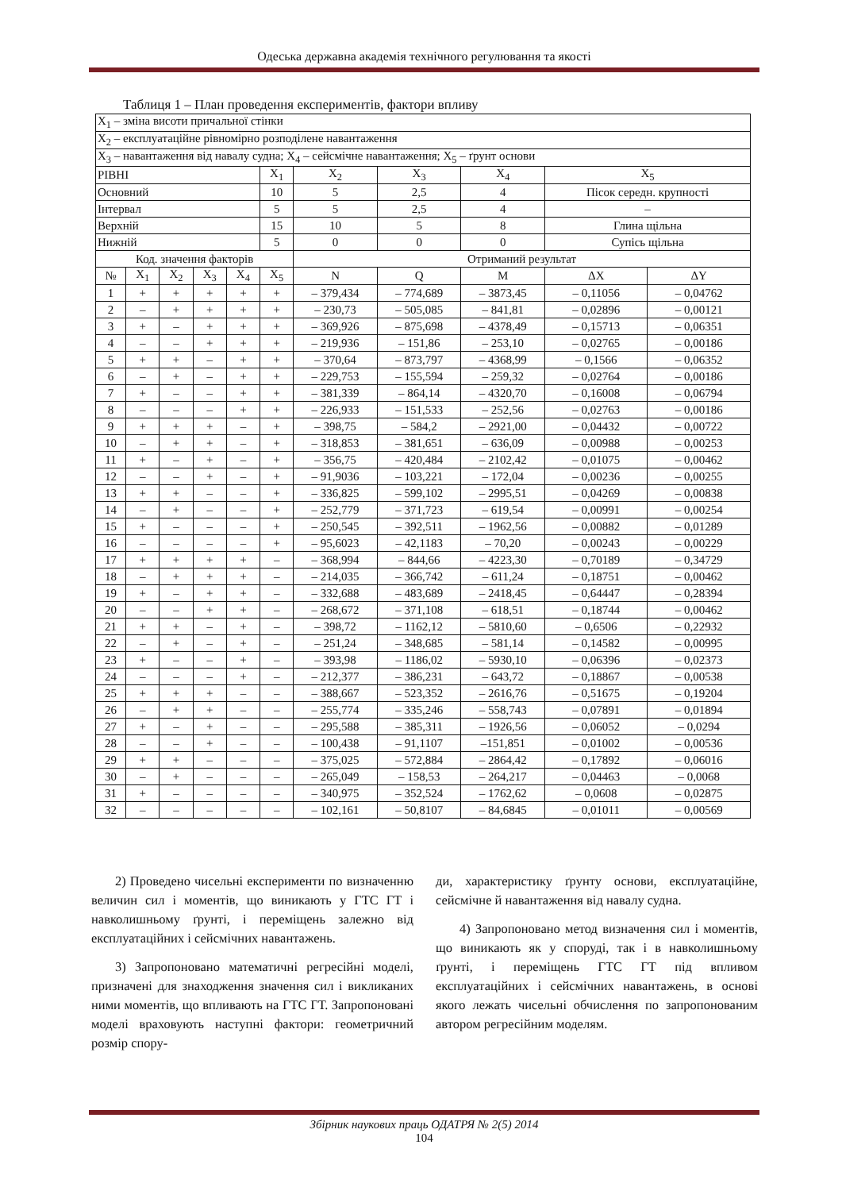Одеська державна академія технічного регулювання та якості
Таблиця 1 – План проведення експериментів, фактори впливу
| X<sub>1</sub> – зміна висоти причальної стінки | | | | | | | | | | |
| X<sub>2</sub> – експлуатаційне рівномірно розподілене навантаження | | | | | | | | | | |
| X<sub>3</sub> – навантаження від навалу судна; X<sub>4</sub> – сейсмічне навантаження; X<sub>5</sub> – ґрунт основи | | | | | | | | | | |
| РІВНІ | | | | | X<sub>1</sub> | X<sub>2</sub> | X<sub>3</sub> | X<sub>4</sub> | X<sub>5</sub> | |
| Основний | | | | | 10 | 5 | 2,5 | 4 | Пісок середн. крупності | |
| Інтервал | | | | | 5 | 5 | 2,5 | 4 | – | |
| Верхній | | | | | 15 | 10 | 5 | 8 | Глина щільна | |
| Нижній | | | | | 5 | 0 | 0 | 0 | Супісь щільна | |
| Код. значення факторів | | | | | | Отриманий результат | | | | |
| № | X<sub>1</sub> | X<sub>2</sub> | X<sub>3</sub> | X<sub>4</sub> | X<sub>5</sub> | N | Q | M | ΔX | ΔY |
| 1 | + | + | + | + | + | – 379,434 | – 774,689 | – 3873,45 | – 0,11056 | – 0,04762 |
| 2 | – | + | + | + | + | – 230,73 | – 505,085 | – 841,81 | – 0,02896 | – 0,00121 |
| 3 | + | – | + | + | + | – 369,926 | – 875,698 | – 4378,49 | – 0,15713 | – 0,06351 |
| 4 | – | – | + | + | + | – 219,936 | – 151,86 | – 253,10 | – 0,02765 | – 0,00186 |
| 5 | + | + | – | + | + | – 370,64 | – 873,797 | – 4368,99 | – 0,1566 | – 0,06352 |
| 6 | – | + | – | + | + | – 229,753 | – 155,594 | – 259,32 | – 0,02764 | – 0,00186 |
| 7 | + | – | – | + | + | – 381,339 | – 864,14 | – 4320,70 | – 0,16008 | – 0,06794 |
| 8 | – | – | – | + | + | – 226,933 | – 151,533 | – 252,56 | – 0,02763 | – 0,00186 |
| 9 | + | + | + | – | + | – 398,75 | – 584,2 | – 2921,00 | – 0,04432 | – 0,00722 |
| 10 | – | + | + | – | + | – 318,853 | – 381,651 | – 636,09 | – 0,00988 | – 0,00253 |
| 11 | + | – | + | – | + | – 356,75 | – 420,484 | – 2102,42 | – 0,01075 | – 0,00462 |
| 12 | – | – | + | – | + | – 91,9036 | – 103,221 | – 172,04 | – 0,00236 | – 0,00255 |
| 13 | + | + | – | – | + | – 336,825 | – 599,102 | – 2995,51 | – 0,04269 | – 0,00838 |
| 14 | – | + | – | – | + | – 252,779 | – 371,723 | – 619,54 | – 0,00991 | – 0,00254 |
| 15 | + | – | – | – | + | – 250,545 | – 392,511 | – 1962,56 | – 0,00882 | – 0,01289 |
| 16 | – | – | – | – | + | – 95,6023 | – 42,1183 | – 70,20 | – 0,00243 | – 0,00229 |
| 17 | + | + | + | + | – | – 368,994 | – 844,66 | – 4223,30 | – 0,70189 | – 0,34729 |
| 18 | – | + | + | + | – | – 214,035 | – 366,742 | – 611,24 | – 0,18751 | – 0,00462 |
| 19 | + | – | + | + | – | – 332,688 | – 483,689 | – 2418,45 | – 0,64447 | – 0,28394 |
| 20 | – | – | + | + | – | – 268,672 | – 371,108 | – 618,51 | – 0,18744 | – 0,00462 |
| 21 | + | + | – | + | – | – 398,72 | – 1162,12 | – 5810,60 | – 0,6506 | – 0,22932 |
| 22 | – | + | – | + | – | – 251,24 | – 348,685 | – 581,14 | – 0,14582 | – 0,00995 |
| 23 | + | – | – | + | – | – 393,98 | – 1186,02 | – 5930,10 | – 0,06396 | – 0,02373 |
| 24 | – | – | – | + | – | – 212,377 | – 386,231 | – 643,72 | – 0,18867 | – 0,00538 |
| 25 | + | + | + | – | – | – 388,667 | – 523,352 | – 2616,76 | – 0,51675 | – 0,19204 |
| 26 | – | + | + | – | – | – 255,774 | – 335,246 | – 558,743 | – 0,07891 | – 0,01894 |
| 27 | + | – | + | – | – | – 295,588 | – 385,311 | – 1926,56 | – 0,06052 | – 0,0294 |
| 28 | – | – | + | – | – | – 100,438 | – 91,1107 | –151,851 | – 0,01002 | – 0,00536 |
| 29 | + | + | – | – | – | – 375,025 | – 572,884 | – 2864,42 | – 0,17892 | – 0,06016 |
| 30 | – | + | – | – | – | – 265,049 | – 158,53 | – 264,217 | – 0,04463 | – 0,0068 |
| 31 | + | – | – | – | – | – 340,975 | – 352,524 | – 1762,62 | – 0,0608 | – 0,02875 |
| 32 | – | – | – | – | – | – 102,161 | – 50,8107 | – 84,6845 | – 0,01011 | – 0,00569 |
2) Проведено чисельні експерименти по визначенню величин сил і моментів, що виникають у ГТС ГТ і навколишньому ґрунті, і переміщень залежно від експлуатаційних і сейсмічних навантажень.
3) Запропоновано математичні регресійні моделі, призначені для знаходження значення сил і викликаних ними моментів, що впливають на ГТС ГТ. Запропоновані моделі враховують наступні фактори: геометричний розмір спору-
ди, характеристику ґрунту основи, експлуатаційне, сейсмічне й навантаження від навалу судна.
4) Запропоновано метод визначення сил і моментів, що виникають як у споруді, так і в навколишньому ґрунті, і переміщень ГТС ГТ під впливом експлуатаційних і сейсмічних навантажень, в основі якого лежать чисельні обчислення по запропонованим автором регресійним моделям.
Збірник наукових праць ОДАТРЯ № 2(5) 2014
104